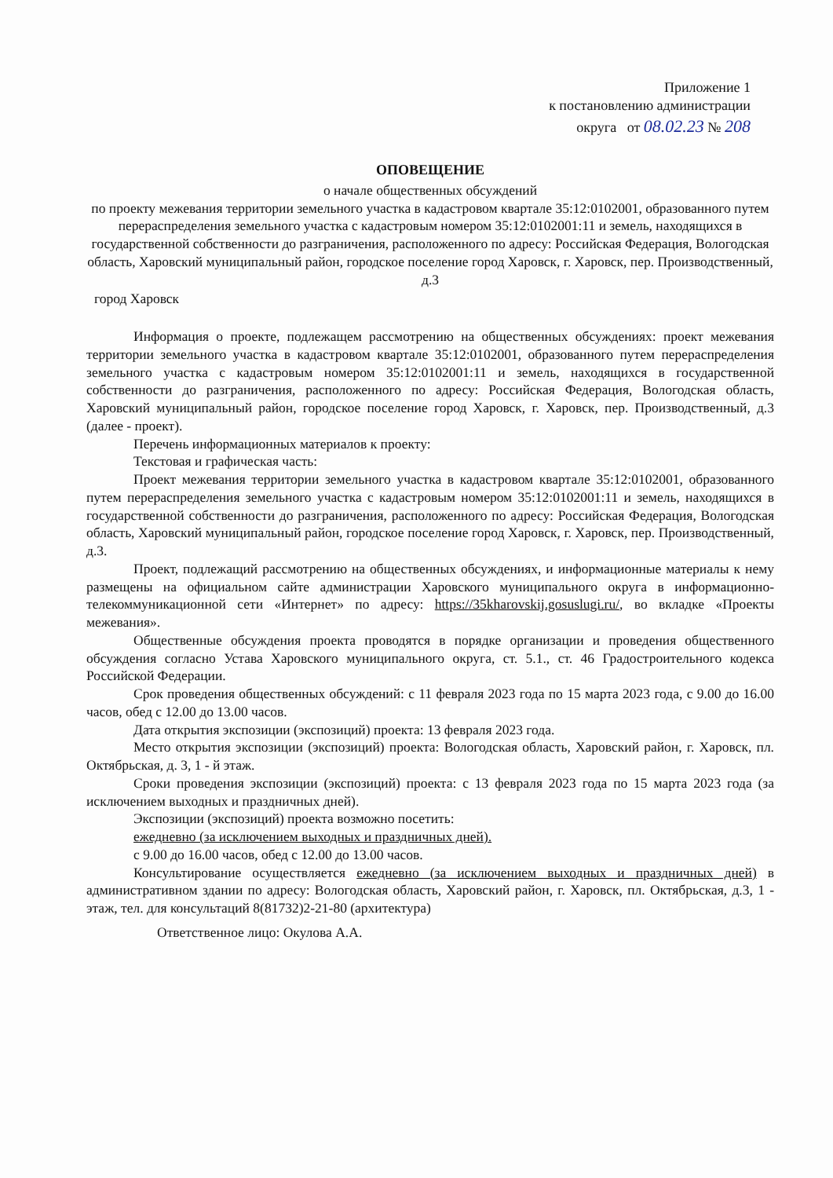Приложение 1
к постановлению администрации
округа от 08.02.23 № 208
ОПОВЕЩЕНИЕ
о начале общественных обсуждений
по проекту межевания территории земельного участка в кадастровом квартале 35:12:0102001, образованного путем перераспределения земельного участка с кадастровым номером 35:12:0102001:11 и земель, находящихся в государственной собственности до разграничения, расположенного по адресу: Российская Федерация, Вологодская область, Харовский муниципальный район, городское поселение город Харовск, г. Харовск, пер. Производственный, д.3
город Харовск
Информация о проекте, подлежащем рассмотрению на общественных обсуждениях: проект межевания территории земельного участка в кадастровом квартале 35:12:0102001, образованного путем перераспределения земельного участка с кадастровым номером 35:12:0102001:11 и земель, находящихся в государственной собственности до разграничения, расположенного по адресу: Российская Федерация, Вологодская область, Харовский муниципальный район, городское поселение город Харовск, г. Харовск, пер. Производственный, д.3 (далее - проект).
Перечень информационных материалов к проекту:
Текстовая и графическая часть:
Проект межевания территории земельного участка в кадастровом квартале 35:12:0102001, образованного путем перераспределения земельного участка с кадастровым номером 35:12:0102001:11 и земель, находящихся в государственной собственности до разграничения, расположенного по адресу: Российская Федерация, Вологодская область, Харовский муниципальный район, городское поселение город Харовск, г. Харовск, пер. Производственный, д.3.
Проект, подлежащий рассмотрению на общественных обсуждениях, и информационные материалы к нему размещены на официальном сайте администрации Харовского муниципального округа в информационно-телекоммуникационной сети «Интернет» по адресу: https://35kharovskij.gosuslugi.ru/, во вкладке «Проекты межевания».
Общественные обсуждения проекта проводятся в порядке организации и проведения общественного обсуждения согласно Устава Харовского муниципального округа, ст. 5.1., ст. 46 Градостроительного кодекса Российской Федерации.
Срок проведения общественных обсуждений: с 11 февраля 2023 года по 15 марта 2023 года, с 9.00 до 16.00 часов, обед с 12.00 до 13.00 часов.
Дата открытия экспозиции (экспозиций) проекта: 13 февраля 2023 года.
Место открытия экспозиции (экспозиций) проекта: Вологодская область, Харовский район, г. Харовск, пл. Октябрьская, д. 3, 1 - й этаж.
Сроки проведения экспозиции (экспозиций) проекта: с 13 февраля 2023 года по 15 марта 2023 года (за исключением выходных и праздничных дней).
Экспозиции (экспозиций) проекта возможно посетить:
ежедневно (за исключением выходных и праздничных дней).
с 9.00 до 16.00 часов, обед с 12.00 до 13.00 часов.
Консультирование осуществляется ежедневно (за исключением выходных и праздничных дней) в административном здании по адресу: Вологодская область, Харовский район, г. Харовск, пл. Октябрьская, д.3, 1 - этаж, тел. для консультаций 8(81732)2-21-80 (архитектура)
Ответственное лицо: Окулова А.А.